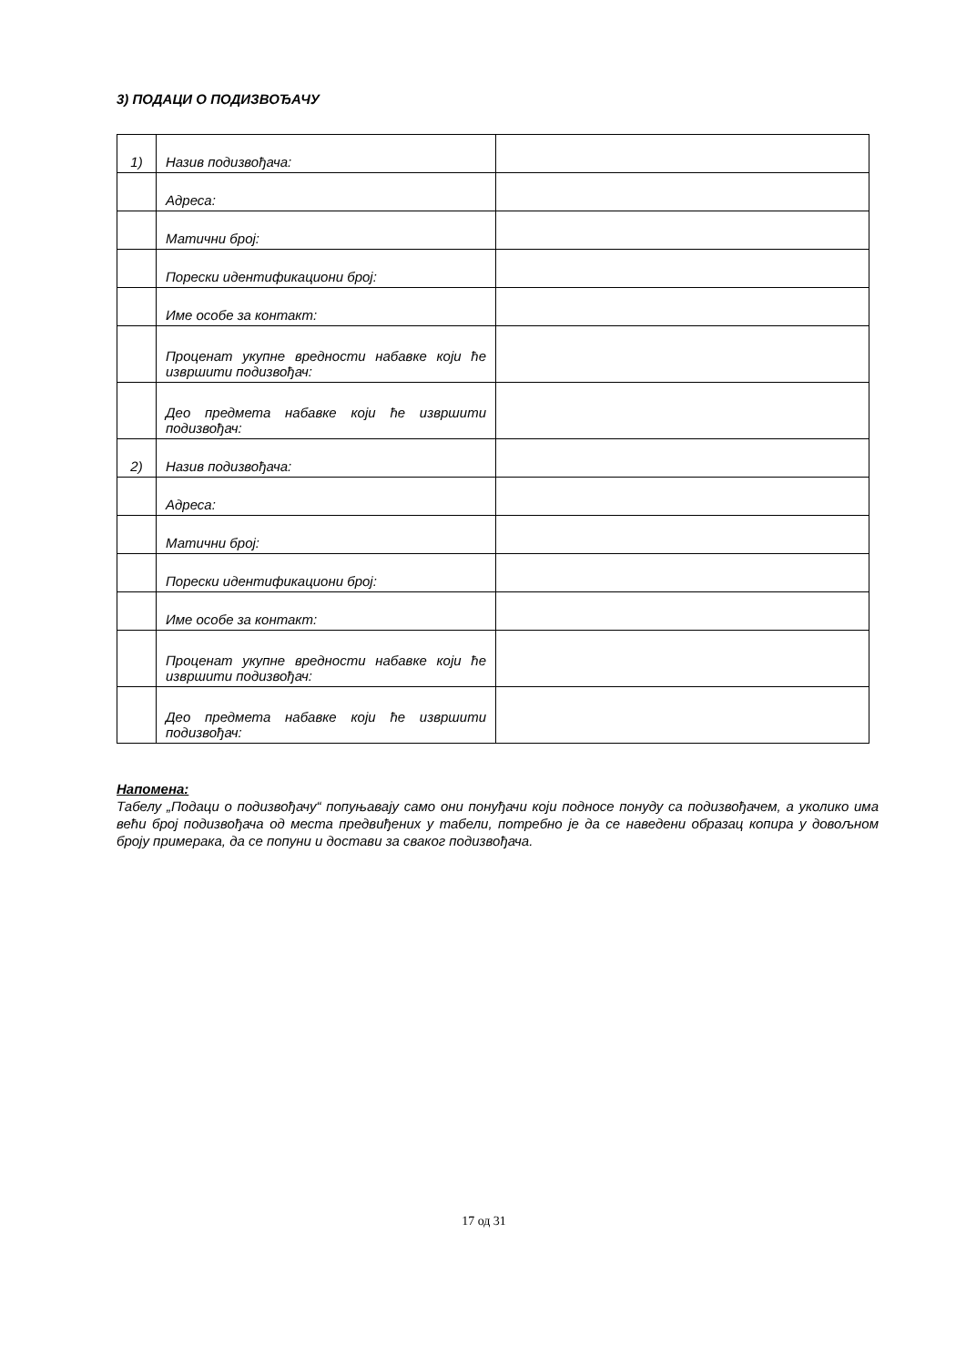3) ПОДАЦИ О ПОДИЗВОЂАЧУ
| 1) | Назив подизвођача: | |
| | Адреса: | |
| | Матични број: | |
| | Порески идентификациони број: | |
| | Име особе за контакт: | |
| | Проценат укупне вредности набавке који ће извршити подизвођач: | |
| | Део предмета набавке који ће извршити подизвођач: | |
| 2) | Назив подизвођача: | |
| | Адреса: | |
| | Матични број: | |
| | Порески идентификациони број: | |
| | Име особе за контакт: | |
| | Проценат укупне вредности набавке који ће извршити подизвођач: | |
| | Део предмета набавке који ће извршити подизвођач: | |
Напомена:
Табелу „Подаци о подизвођачу“ попуњавају само они понуђачи који подносе понуду са подизвођачем, а уколико има већи број подизвођача од места предвиђених у табели, потребно је да се наведени образац копира у довољном броју примерака, да се попуни и достави за сваког подизвођача.
17 од 31